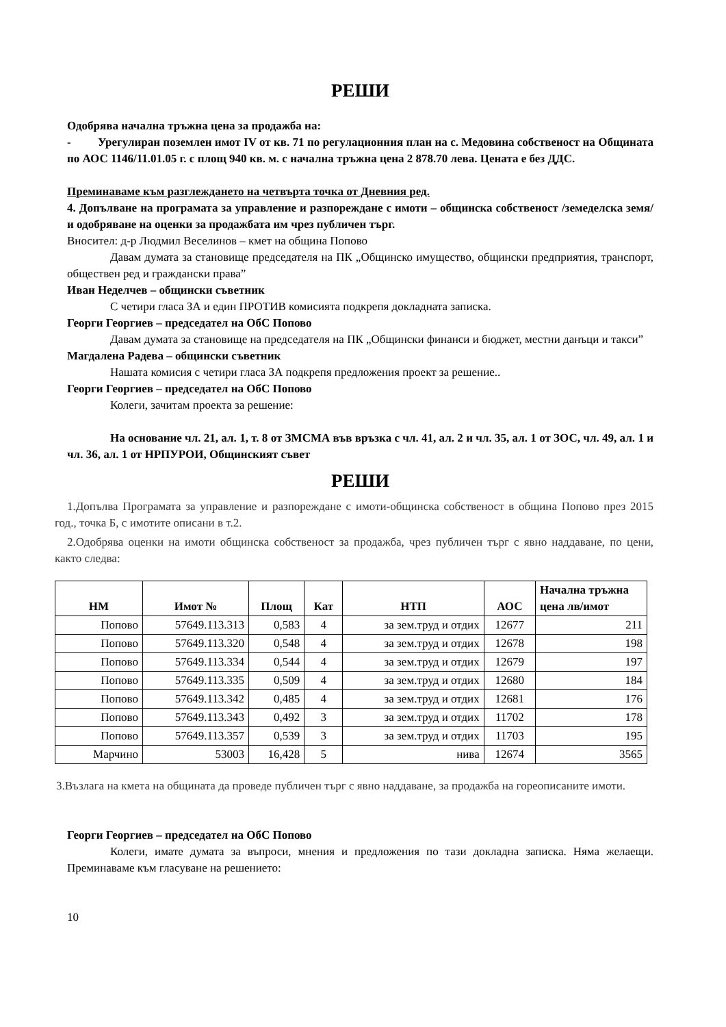РЕШИ
Одобрява начална тръжна цена за продажба на:
- Урегулиран поземлен имот IV от кв. 71 по регулационния план на с. Медовина собственост на Общината по АОС 1146/11.01.05 г. с площ 940 кв. м. с начална тръжна цена 2 878.70 лева. Цената е без ДДС.
Преминаваме към разглеждането на четвърта точка от Дневния ред.
4. Допълване на програмата за управление и разпореждане с имоти – общинска собственост /земеделска земя/ и одобряване на оценки за продажбата им чрез публичен търг.
Вносител: д-р Людмил Веселинов – кмет на община Попово
Давам думата за становище председателя на ПК „Общинско имущество, общински предприятия, транспорт, обществен ред и граждански права”
Иван Неделчев – общински съветник
С четири гласа ЗА и един ПРОТИВ комисията подкрепя докладната записка.
Георги Георгиев – председател на ОбС Попово
Давам думата за становище на председателя на ПК „Общински финанси и бюджет, местни данъци и такси”
Магдалена Радева – общински съветник
Нашата комисия с четири гласа ЗА подкрепя предложения проект за решение..
Георги Георгиев – председател на ОбС Попово
Колеги, зачитам проекта за решение:
На основание чл. 21, ал. 1, т. 8 от ЗМСМА във връзка с чл. 41, ал. 2 и чл. 35, ал. 1 от ЗОС, чл. 49, ал. 1 и чл. 36, ал. 1 от НРПУРОИ, Общинският съвет
РЕШИ
1.Допълва Програмата за управление и разпореждане с имоти-общинска собственост в община Попово през 2015 год., точка Б, с имотите описани в т.2.
2.Одобрява оценки на имоти общинска собственост за продажба, чрез публичен търг с явно наддаване, по цени, както следва:
| НМ | Имот № | Площ | Кат | НТП | АОС | Начална тръжна цена лв/имот |
| --- | --- | --- | --- | --- | --- | --- |
| Попово | 57649.113.313 | 0,583 | 4 | за зем.труд и отдих | 12677 | 211 |
| Попово | 57649.113.320 | 0,548 | 4 | за зем.труд и отдих | 12678 | 198 |
| Попово | 57649.113.334 | 0,544 | 4 | за зем.труд и отдих | 12679 | 197 |
| Попово | 57649.113.335 | 0,509 | 4 | за зем.труд и отдих | 12680 | 184 |
| Попово | 57649.113.342 | 0,485 | 4 | за зем.труд и отдих | 12681 | 176 |
| Попово | 57649.113.343 | 0,492 | 3 | за зем.труд и отдих | 11702 | 178 |
| Попово | 57649.113.357 | 0,539 | 3 | за зем.труд и отдих | 11703 | 195 |
| Марчино | 53003 | 16,428 | 5 | нива | 12674 | 3565 |
3.Възлага на кмета на общината да проведе публичен търг с явно наддаване, за продажба на гореописаните имоти.
Георги Георгиев – председател на ОбС Попово
Колеги, имате думата за въпроси, мнения и предложения по тази докладна записка. Няма желаещи. Преминаваме към гласуване на решението:
10